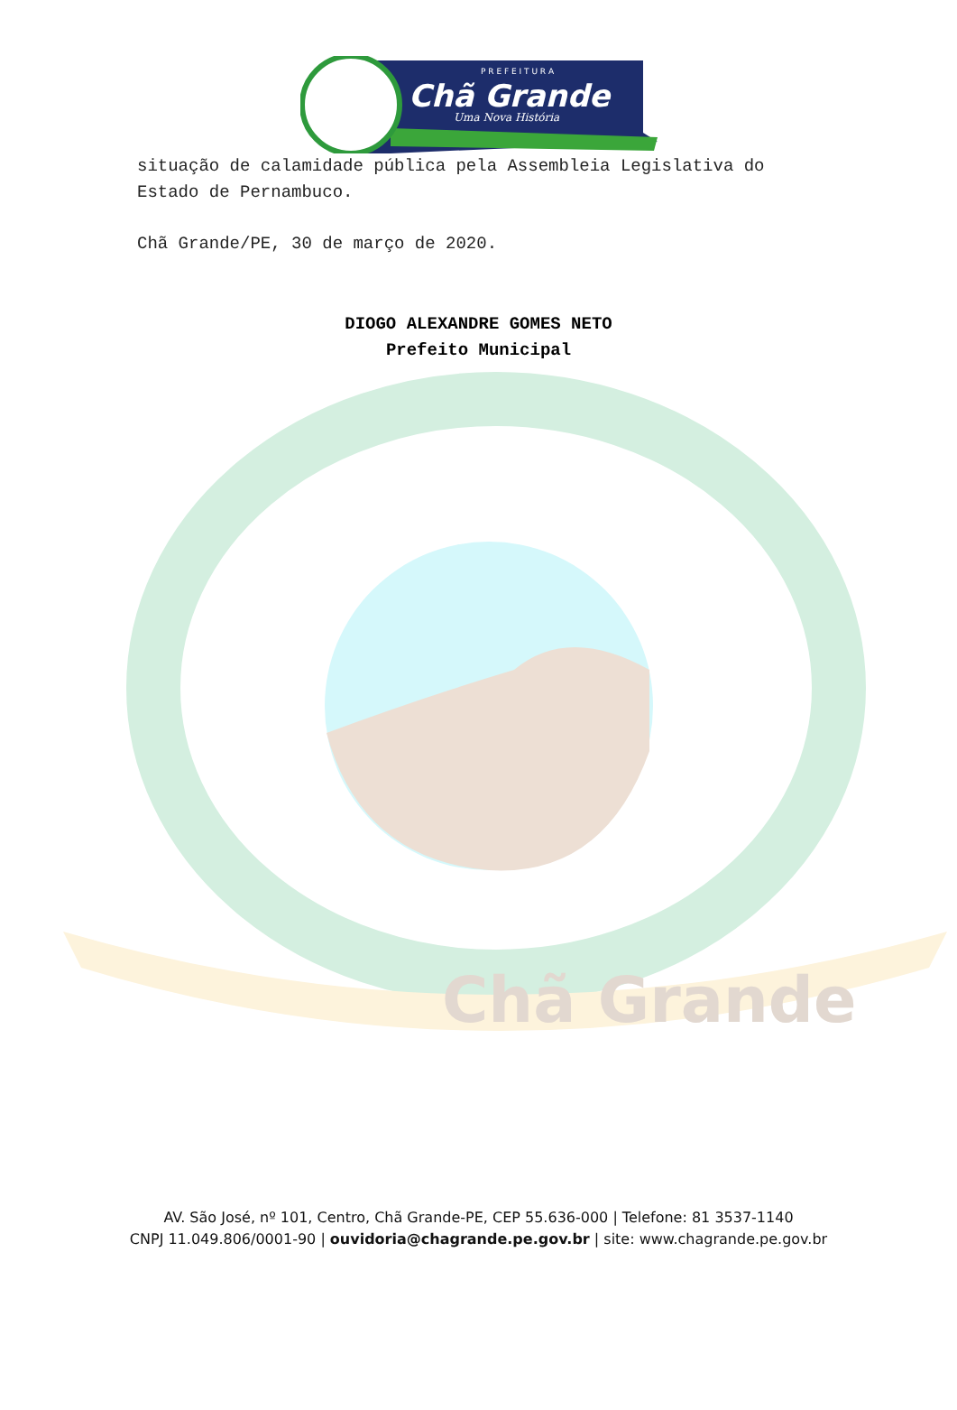Chã Grande
P R E F E I T U R A
Chã Grande
Uma Nova História
situação de calamidade pública pela Assembleia Legislativa do Estado de Pernambuco.
Chã Grande/PE, 30 de março de 2020.
DIOGO ALEXANDRE GOMES NETO
Prefeito Municipal
AV. São José, nº 101, Centro, Chã Grande-PE, CEP 55.636-000 | Telefone: 81 3537-1140
CNPJ 11.049.806/0001-90 | ouvidoria@chagrande.pe.gov.br | site: www.chagrande.pe.gov.br